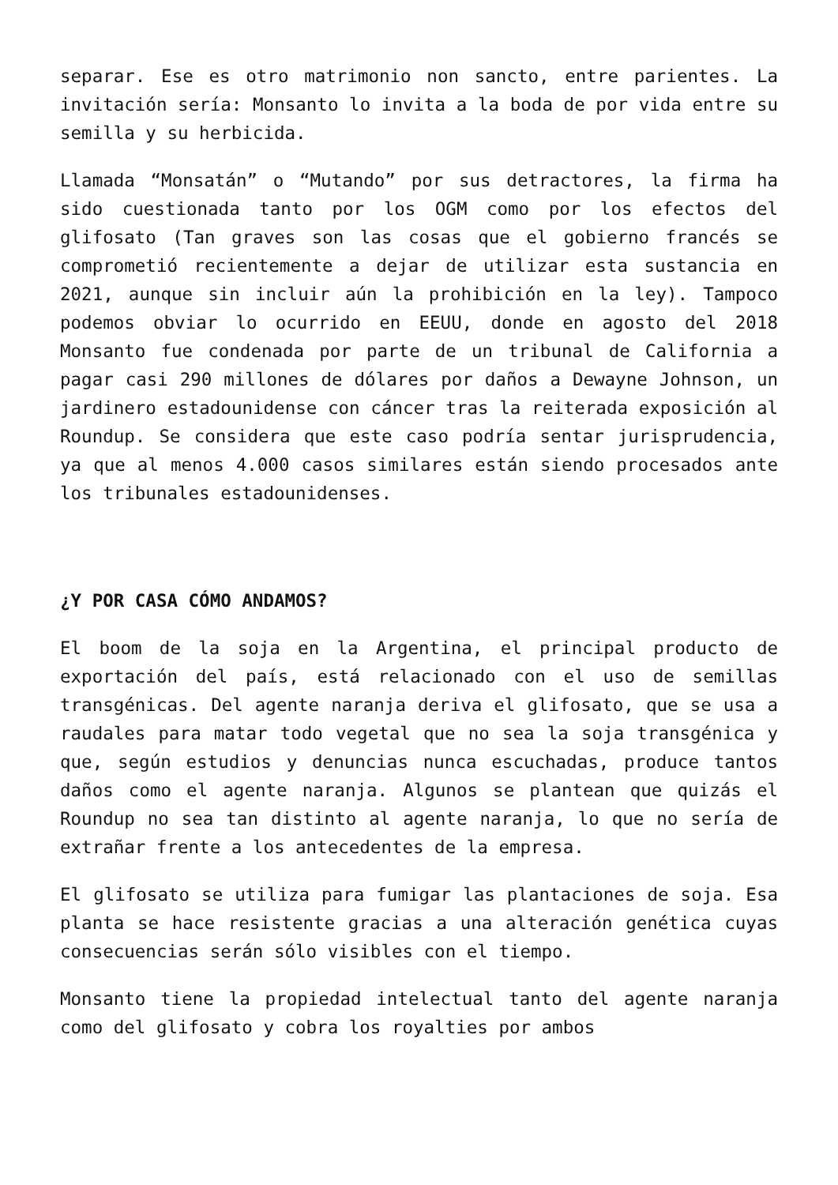separar. Ese es otro matrimonio non sancto, entre parientes. La invitación sería: Monsanto lo invita a la boda de por vida entre su semilla y su herbicida.
Llamada “Monsatán” o “Mutando” por sus detractores, la firma ha sido cuestionada tanto por los OGM como por los efectos del glifosato (Tan graves son las cosas que el gobierno francés se comprometió recientemente a dejar de utilizar esta sustancia en 2021, aunque sin incluir aún la prohibición en la ley). Tampoco podemos obviar lo ocurrido en EEUU, donde en agosto del 2018 Monsanto fue condenada por parte de un tribunal de California a pagar casi 290 millones de dólares por daños a Dewayne Johnson, un jardinero estadounidense con cáncer tras la reiterada exposición al Roundup. Se considera que este caso podría sentar jurisprudencia, ya que al menos 4.000 casos similares están siendo procesados ante los tribunales estadounidenses.
¿Y POR CASA CÓMO ANDAMOS?
El boom de la soja en la Argentina, el principal producto de exportación del país, está relacionado con el uso de semillas transgénicas. Del agente naranja deriva el glifosato, que se usa a raudales para matar todo vegetal que no sea la soja transgénica y que, según estudios y denuncias nunca escuchadas, produce tantos daños como el agente naranja. Algunos se plantean que quizás el Roundup no sea tan distinto al agente naranja, lo que no sería de extrañar frente a los antecedentes de la empresa.
El glifosato se utiliza para fumigar las plantaciones de soja. Esa planta se hace resistente gracias a una alteración genética cuyas consecuencias serán sólo visibles con el tiempo.
Monsanto tiene la propiedad intelectual tanto del agente naranja como del glifosato y cobra los royalties por ambos